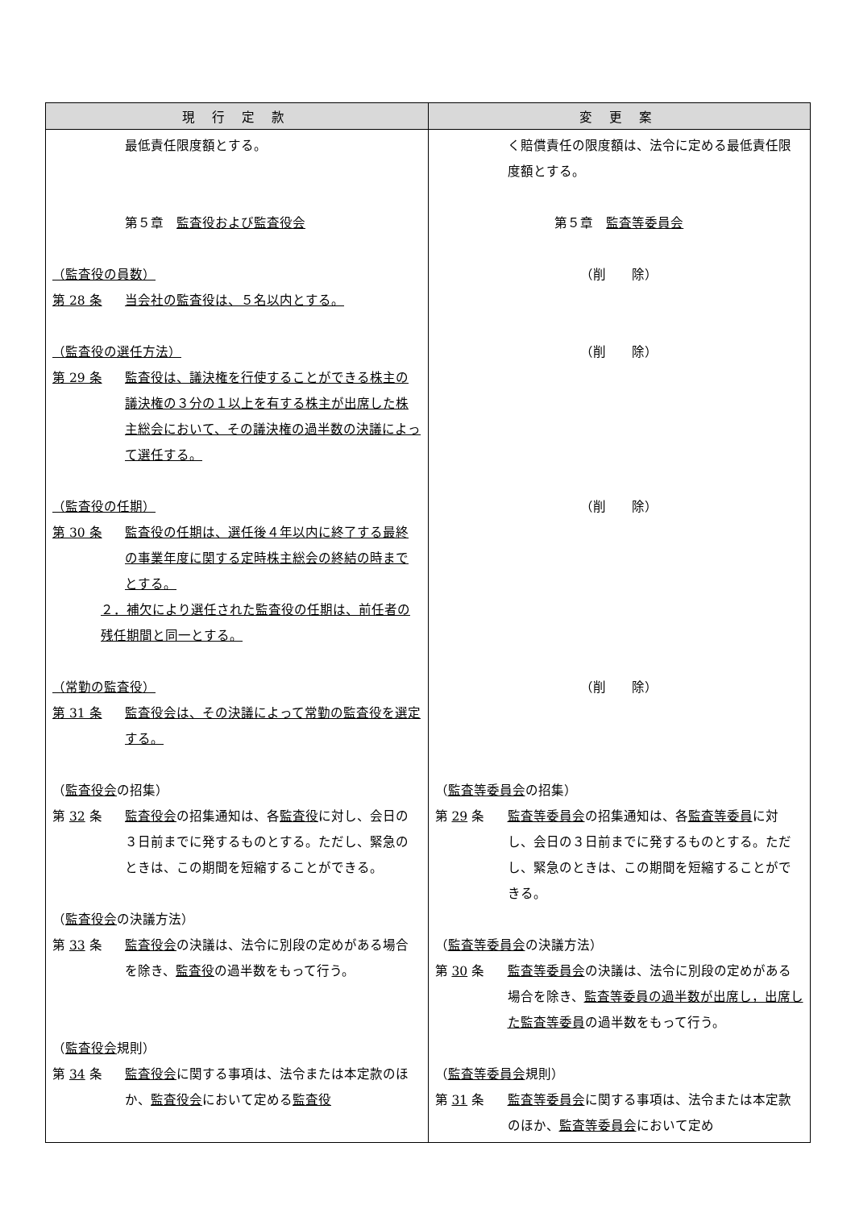| 現 行 定 款 | 変 更 案 |
| --- | --- |
| 最低責任限度額とする。 第５章 監査役および監査役会 （監査役の員数） 第 28 条 当会社の監査役は、５名以内とする。 （監査役の選任方法） 第 29 条 監査役は、議決権を行使することができる株主の議決権の３分の１以上を有する株主が出席した株主総会において、その議決権の過半数の決議によって選任する。 （監査役の任期） 第 30 条 監査役の任期は、選任後４年以内に終了する最終の事業年度に関する定時株主総会の終結の時までとする。 ２．補欠により選任された監査役の任期は、前任者の残任期間と同一とする。 （常勤の監査役） 第 31 条 監査役会は、その決議によって常勤の監査役を選定する。 （ 監査役会 の招集） 第 32 条 監査役会 の招集通知は、各 監査役 に対し、会日の３日前までに発するものとする。ただし、緊急のときは、この期間を短縮することができる。 （ 監査役会 の決議方法） 第 33 条 監査役会 の決議は、法令に別段の定めがある場合を除き、 監査役 の過半数をもって行う。 （ 監査役会 規則） 第 34 条 監査役会 に関する事項は、法令または本定款のほか、 監査役会 において定める 監査役 | く賠償責任の限度額は、法令に定める最低責任限度額とする。 第５章 監査等委員会 （削 除） （削 除） （削 除） （削 除） （ 監査等委員会 の招集） 第 29 条 監査等委員会 の招集通知は、各 監査等委員 に対し、会日の３日前までに発するものとする。ただし、緊急のときは、この期間を短縮することができる。 （ 監査等委員会 の決議方法） 第 30 条 監査等委員会 の決議は、法令に別段の定めがある場合を除き、 監査等委員の過半数が出席し，出席した監査等委員 の過半数をもって行う。 （ 監査等委員会 規則） 第 31 条 監査等委員会 に関する事項は、法令または本定款のほか、 監査等委員会 において定め |